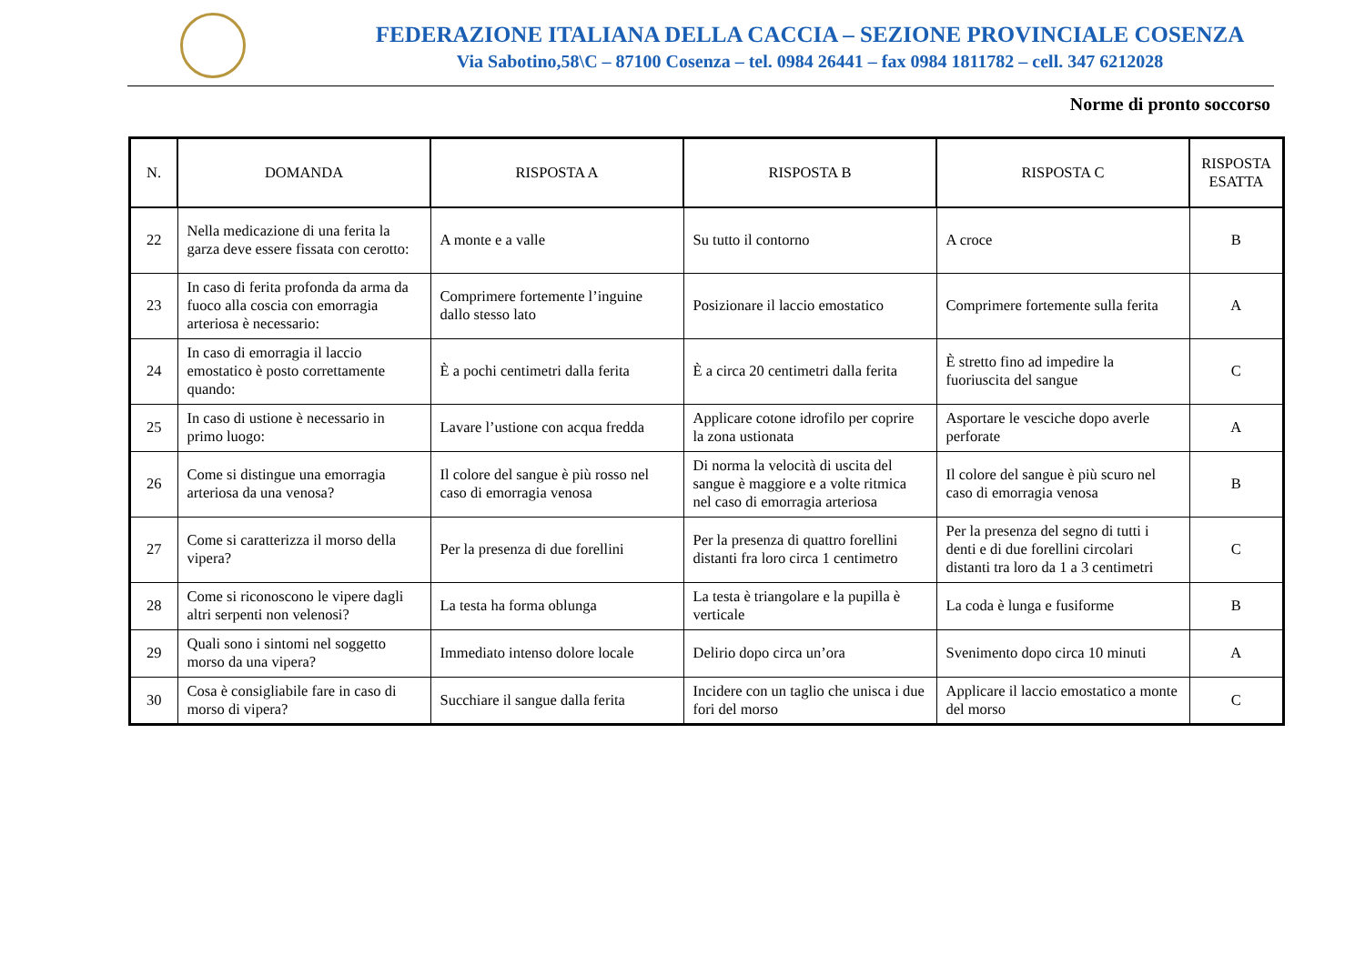FEDERAZIONE ITALIANA DELLA CACCIA – SEZIONE PROVINCIALE COSENZA
Via Sabotino,58\C – 87100 Cosenza – tel. 0984 26441 – fax 0984 1811782 – cell. 347 6212028
Norme di pronto soccorso
| N. | DOMANDA | RISPOSTA A | RISPOSTA B | RISPOSTA C | RISPOSTA ESATTA |
| --- | --- | --- | --- | --- | --- |
| 22 | Nella medicazione di una ferita la garza deve essere fissata con cerotto: | A monte e a valle | Su tutto il contorno | A croce | B |
| 23 | In caso di ferita profonda da arma da fuoco alla coscia con emorragia arteriosa è necessario: | Comprimere fortemente l’inguine dallo stesso lato | Posizionare il laccio emostatico | Comprimere fortemente sulla ferita | A |
| 24 | In caso di emorragia il laccio emostatico è posto correttamente quando: | È a pochi centimetri dalla ferita | È a circa 20 centimetri dalla ferita | È stretto fino ad impedire la fuoriuscita del sangue | C |
| 25 | In caso di ustione è necessario in primo luogo: | Lavare l’ustione con acqua fredda | Applicare cotone idrofilo per coprire la zona ustionata | Asportare le vesciche dopo averle perforate | A |
| 26 | Come si distingue una emorragia arteriosa da una venosa? | Il colore del sangue è più rosso nel caso di emorragia venosa | Di norma la velocità di uscita del sangue è maggiore e a volte ritmica nel caso di emorragia arteriosa | Il colore del sangue è più scuro nel caso di emorragia venosa | B |
| 27 | Come si caratterizza il morso della vipera? | Per la presenza di due forellini | Per la presenza di quattro forellini distanti fra loro circa 1 centimetro | Per la presenza del segno di tutti i denti e di due forellini circolari distanti tra loro da 1 a 3 centimetri | C |
| 28 | Come si riconoscono le vipere dagli altri serpenti non velenosi? | La testa ha forma oblunga | La testa è triangolare e la pupilla è verticale | La coda è lunga e fusiforme | B |
| 29 | Quali sono i sintomi nel soggetto morso da una vipera? | Immediato intenso dolore locale | Delirio dopo circa un’ora | Svenimento dopo circa 10 minuti | A |
| 30 | Cosa è consigliabile fare in caso di morso di vipera? | Succhiare il sangue dalla ferita | Incidere con un taglio che unisca i due fori del morso | Applicare il laccio emostatico a monte del morso | C |